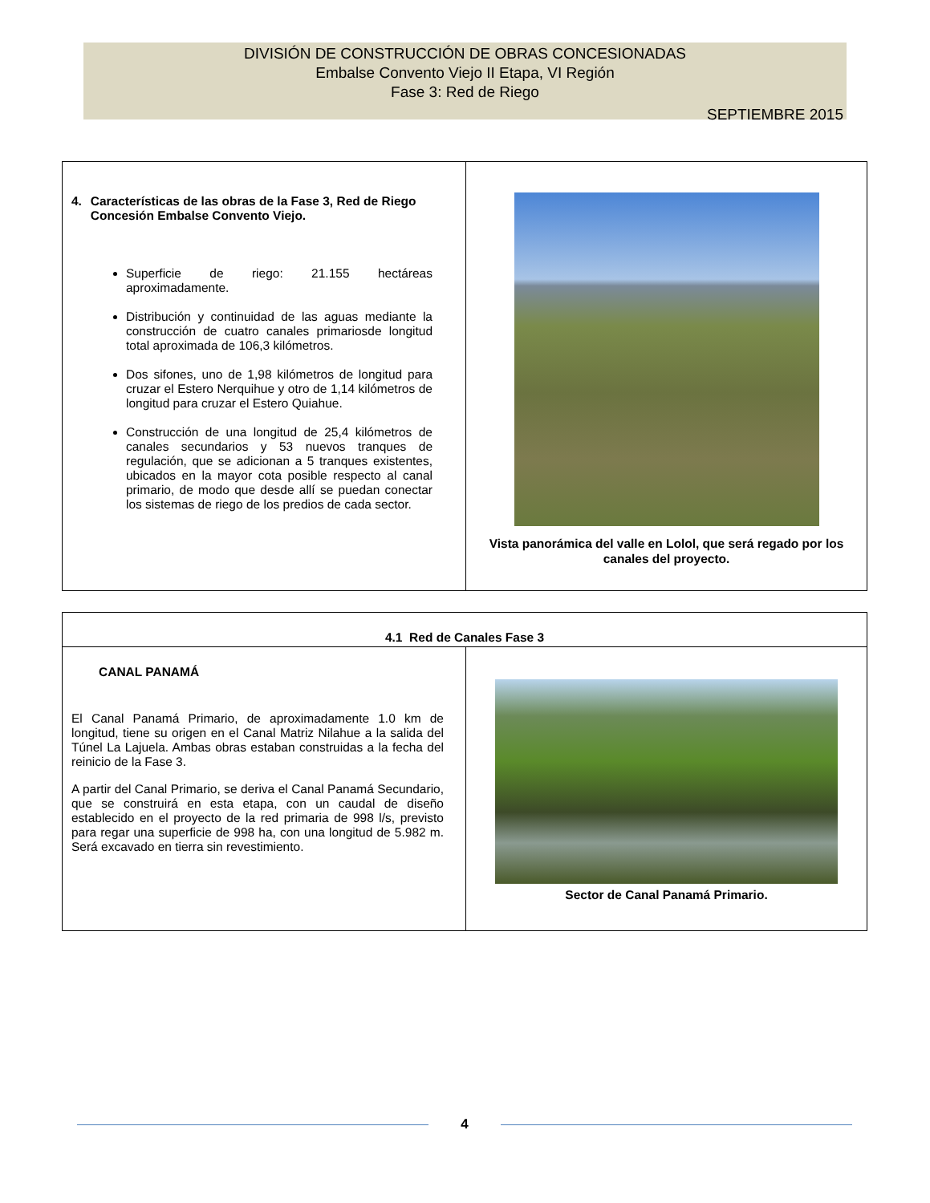DIVISIÓN DE CONSTRUCCIÓN DE OBRAS CONCESIONADAS
Embalse Convento Viejo II Etapa, VI Región
Fase 3: Red de Riego
SEPTIEMBRE 2015
| 4. Características de las obras de la Fase 3, Red de Riego Concesión Embalse Convento Viejo. Superficie de riego: 21.155 hectáreas aproximadamente. Distribución y continuidad de las aguas mediante la construcción de cuatro canales primariosde longitud total aproximada de 106,3 kilómetros. Dos sifones, uno de 1,98 kilómetros de longitud para cruzar el Estero Nerquihue y otro de 1,14 kilómetros de longitud para cruzar el Estero Quiahue. Construcción de una longitud de 25,4 kilómetros de canales secundarios y 53 nuevos tranques de regulación, que se adicionan a 5 tranques existentes, ubicados en la mayor cota posible respecto al canal primario, de modo que desde allí se puedan conectar los sistemas de riego de los predios de cada sector. | Vista panorámica del valle en Lolol, que será regado por los canales del proyecto. |
| 4.1 Red de Canales Fase 3 | |
| CANAL PANAMÁ El Canal Panamá Primario, de aproximadamente 1.0 km de longitud, tiene su origen en el Canal Matriz Nilahue a la salida del Túnel La Lajuela. Ambas obras estaban construidas a la fecha del reinicio de la Fase 3. A partir del Canal Primario, se deriva el Canal Panamá Secundario, que se construirá en esta etapa, con un caudal de diseño establecido en el proyecto de la red primaria de 998 l/s, previsto para regar una superficie de 998 ha, con una longitud de 5.982 m. Será excavado en tierra sin revestimiento. | Sector de Canal Panamá Primario. |
4